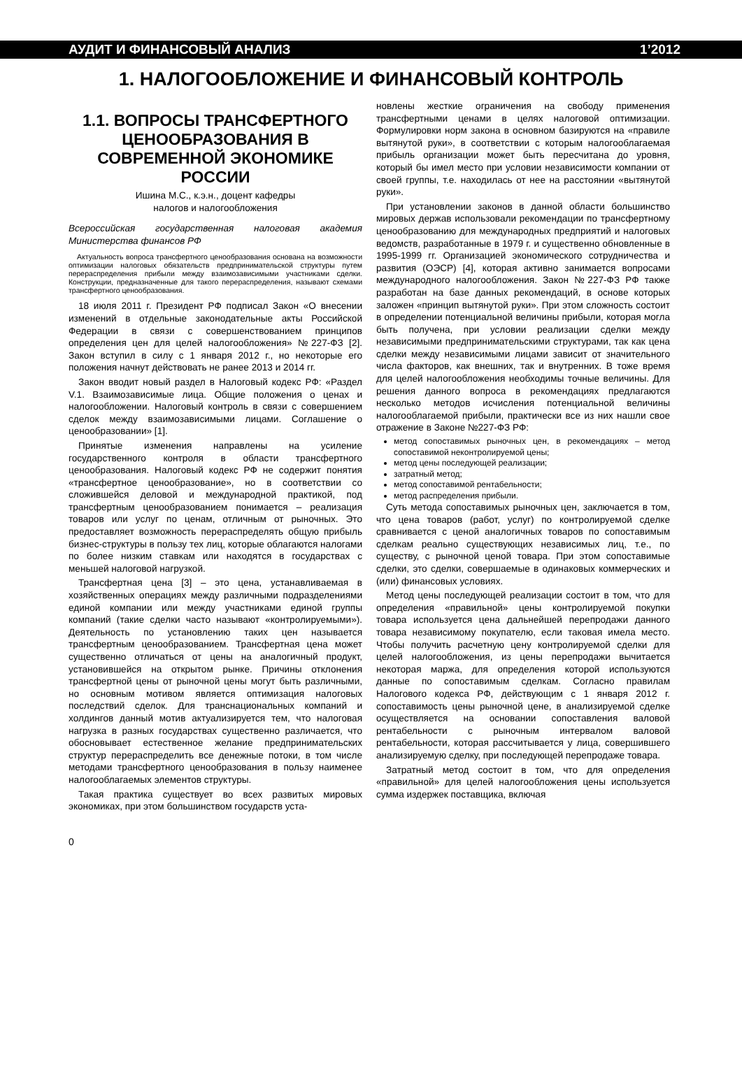АУДИТ И ФИНАНСОВЫЙ АНАЛИЗ 1’2012
1. НАЛОГООБЛОЖЕНИЕ И ФИНАНСОВЫЙ КОНТРОЛЬ
1.1. ВОПРОСЫ ТРАНСФЕРТНОГО ЦЕНООБРАЗОВАНИЯ В СОВРЕМЕННОЙ ЭКОНОМИКЕ РОССИИ
Ишина М.С., к.э.н., доцент кафедры
налогов и налогообложения
Всероссийская государственная налоговая академия Министерства финансов РФ
Актуальность вопроса трансфертного ценообразования основана на возможности оптимизации налоговых обязательств предпринимательской структуры путем перераспределения прибыли между взаимозависимыми участниками сделки. Конструкции, предназначенные для такого перераспределения, называют схемами трансфертного ценообразования.
18 июля 2011 г. Президент РФ подписал Закон «О внесении изменений в отдельные законодательные акты Российской Федерации в связи с совершенствованием принципов определения цен для целей налогообложения» №227-ФЗ [2]. Закон вступил в силу с 1 января 2012 г., но некоторые его положения начнут действовать не ранее 2013 и 2014 гг.
Закон вводит новый раздел в Налоговый кодекс РФ: «Раздел V.1. Взаимозависимые лица. Общие положения о ценах и налогообложении. Налоговый контроль в связи с совершением сделок между взаимозависимыми лицами. Соглашение о ценообразовании» [1].
Принятые изменения направлены на усиление государственного контроля в области трансфертного ценообразования. Налоговый кодекс РФ не содержит понятия «трансфертное ценообразование», но в соответствии со сложившейся деловой и международной практикой, под трансфертным ценообразованием понимается – реализация товаров или услуг по ценам, отличным от рыночных. Это предоставляет возможность перераспределять общую прибыль бизнес-структуры в пользу тех лиц, которые облагаются налогами по более низким ставкам или находятся в государствах с меньшей налоговой нагрузкой.
Трансфертная цена [3] – это цена, устанавливаемая в хозяйственных операциях между различными подразделениями единой компании или между участниками единой группы компаний (такие сделки часто называют «контролируемыми»). Деятельность по установлению таких цен называется трансфертным ценообразованием. Трансфертная цена может существенно отличаться от цены на аналогичный продукт, установившейся на открытом рынке. Причины отклонения трансфертной цены от рыночной цены могут быть различными, но основным мотивом является оптимизация налоговых последствий сделок. Для транснациональных компаний и холдингов данный мотив актуализируется тем, что налоговая нагрузка в разных государствах существенно различается, что обосновывает естественное желание предпринимательских структур перераспределить все денежные потоки, в том числе методами трансфертного ценообразования в пользу наименее налогооблагаемых элементов структуры.
Такая практика существует во всех развитых мировых экономиках, при этом большинством государств уста-
новлены жесткие ограничения на свободу применения трансфертными ценами в целях налоговой оптимизации. Формулировки норм закона в основном базируются на «правиле вытянутой руки», в соответствии с которым налогооблагаемая прибыль организации может быть пересчитана до уровня, который бы имел место при условии независимости компании от своей группы, т.е. находилась от нее на расстоянии «вытянутой руки».
При установлении законов в данной области большинство мировых держав использовали рекомендации по трансфертному ценообразованию для международных предприятий и налоговых ведомств, разработанные в 1979 г. и существенно обновленные в 1995-1999 гг. Организацией экономического сотрудничества и развития (ОЭСР) [4], которая активно занимается вопросами международного налогообложения. Закон №227-ФЗ РФ также разработан на базе данных рекомендаций, в основе которых заложен «принцип вытянутой руки». При этом сложность состоит в определении потенциальной величины прибыли, которая могла быть получена, при условии реализации сделки между независимыми предпринимательскими структурами, так как цена сделки между независимыми лицами зависит от значительного числа факторов, как внешних, так и внутренних. В тоже время для целей налогообложения необходимы точные величины. Для решения данного вопроса в рекомендациях предлагаются несколько методов исчисления потенциальной величины налогооблагаемой прибыли, практически все из них нашли свое отражение в Законе №227-ФЗ РФ:
метод сопоставимых рыночных цен, в рекомендациях – метод сопоставимой неконтролируемой цены;
метод цены последующей реализации;
затратный метод;
метод сопоставимой рентабельности;
метод распределения прибыли.
Суть метода сопоставимых рыночных цен, заключается в том, что цена товаров (работ, услуг) по контролируемой сделке сравнивается с ценой аналогичных товаров по сопоставимым сделкам реально существующих независимых лиц, т.е., по существу, с рыночной ценой товара. При этом сопоставимые сделки, это сделки, совершаемые в одинаковых коммерческих и (или) финансовых условиях.
Метод цены последующей реализации состоит в том, что для определения «правильной» цены контролируемой покупки товара используется цена дальнейшей перепродажи данного товара независимому покупателю, если таковая имела место. Чтобы получить расчетную цену контролируемой сделки для целей налогообложения, из цены перепродажи вычитается некоторая маржа, для определения которой используются данные по сопоставимым сделкам. Согласно правилам Налогового кодекса РФ, действующим с 1 января 2012 г. сопоставимость цены рыночной цене, в анализируемой сделке осуществляется на основании сопоставления валовой рентабельности с рыночным интервалом валовой рентабельности, которая рассчитывается у лица, совершившего анализируемую сделку, при последующей перепродаже товара.
Затратный метод состоит в том, что для определения «правильной» для целей налогообложения цены используется сумма издержек поставщика, включая
0